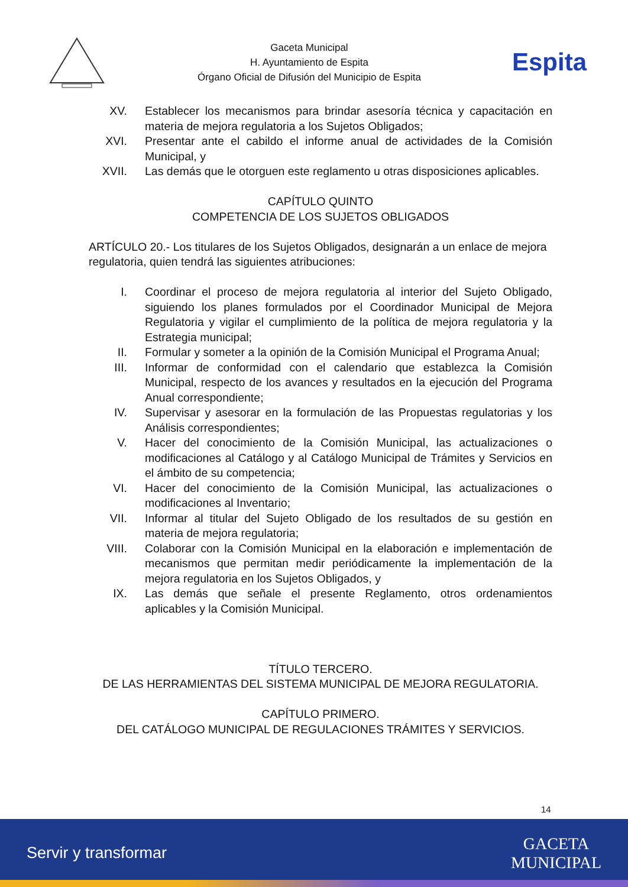Gaceta Municipal
H. Ayuntamiento de Espita
Órgano Oficial de Difusión del Municipio de Espita
Espita
XV. Establecer los mecanismos para brindar asesoría técnica y capacitación en materia de mejora regulatoria a los Sujetos Obligados;
XVI. Presentar ante el cabildo el informe anual de actividades de la Comisión Municipal, y
XVII. Las demás que le otorguen este reglamento u otras disposiciones aplicables.
CAPÍTULO QUINTO
COMPETENCIA DE LOS SUJETOS OBLIGADOS
ARTÍCULO 20.- Los titulares de los Sujetos Obligados, designarán a un enlace de mejora regulatoria, quien tendrá las siguientes atribuciones:
I. Coordinar el proceso de mejora regulatoria al interior del Sujeto Obligado, siguiendo los planes formulados por el Coordinador Municipal de Mejora Regulatoria y vigilar el cumplimiento de la política de mejora regulatoria y la Estrategia municipal;
II. Formular y someter a la opinión de la Comisión Municipal el Programa Anual;
III. Informar de conformidad con el calendario que establezca la Comisión Municipal, respecto de los avances y resultados en la ejecución del Programa Anual correspondiente;
IV. Supervisar y asesorar en la formulación de las Propuestas regulatorias y los Análisis correspondientes;
V. Hacer del conocimiento de la Comisión Municipal, las actualizaciones o modificaciones al Catálogo y al Catálogo Municipal de Trámites y Servicios en el ámbito de su competencia;
VI. Hacer del conocimiento de la Comisión Municipal, las actualizaciones o modificaciones al Inventario;
VII. Informar al titular del Sujeto Obligado de los resultados de su gestión en materia de mejora regulatoria;
VIII. Colaborar con la Comisión Municipal en la elaboración e implementación de mecanismos que permitan medir periódicamente la implementación de la mejora regulatoria en los Sujetos Obligados, y
IX. Las demás que señale el presente Reglamento, otros ordenamientos aplicables y la Comisión Municipal.
TÍTULO TERCERO.
DE LAS HERRAMIENTAS DEL SISTEMA MUNICIPAL DE MEJORA REGULATORIA.
CAPÍTULO PRIMERO.
DEL CATÁLOGO MUNICIPAL DE REGULACIONES TRÁMITES Y SERVICIOS.
14
Servir y transformar GACETA
MUNICIPAL